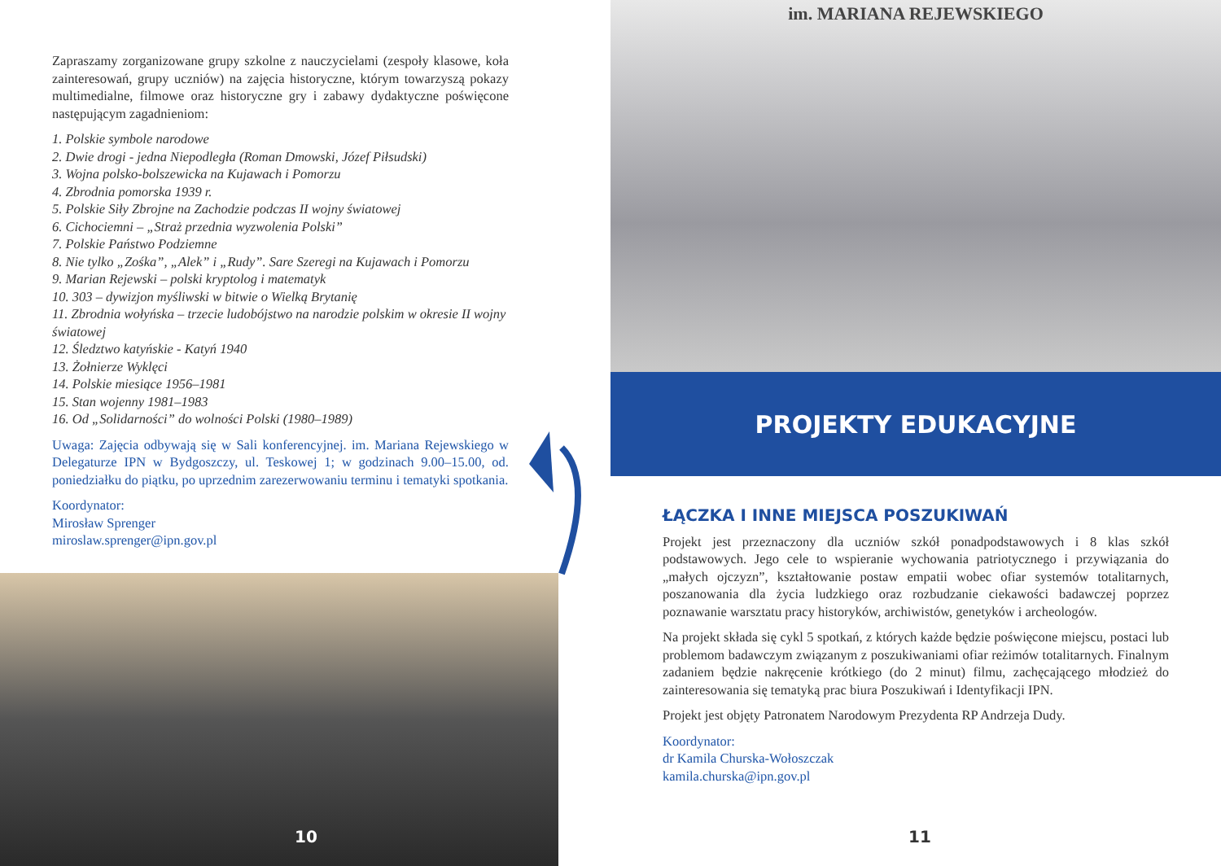Zapraszamy zorganizowane grupy szkolne z nauczycielami (zespoły klasowe, koła zainteresowań, grupy uczniów) na zajęcia historyczne, którym towarzyszą pokazy multimedialne, filmowe oraz historyczne gry i zabawy dydaktyczne poświęcone następującym zagadnieniom:
1. Polskie symbole narodowe
2. Dwie drogi - jedna Niepodległa (Roman Dmowski, Józef Piłsudski)
3. Wojna polsko-bolszewicka na Kujawach i Pomorzu
4. Zbrodnia pomorska 1939 r.
5. Polskie Siły Zbrojne na Zachodzie podczas II wojny światowej
6. Cichociemni – „Straż przednia wyzwolenia Polski”
7. Polskie Państwo Podziemne
8. Nie tylko „Zośka”, „Alek” i „Rudy”. Sare Szeregi na Kujawach i Pomorzu
9. Marian Rejewski – polski kryptolog i matematyk
10. 303 – dywizjon myśliwski w bitwie o Wielką Brytanię
11. Zbrodnia wołyńska – trzecie ludobójstwo na narodzie polskim w okresie II wojny światowej
12. Śledztwo katyńskie - Katyń 1940
13. Żołnierze Wyklęci
14. Polskie miesiące 1956–1981
15. Stan wojenny 1981–1983
16. Od „Solidarności” do wolności Polski (1980–1989)
Uwaga: Zajęcia odbywają się w Sali konferencyjnej. im. Mariana Rejewskiego w Delegaturze IPN w Bydgoszczy, ul. Teskowej 1; w godzinach 9.00–15.00, od. poniedziałku do piątku, po uprzednim zarezerwowaniu terminu i tematyki spotkania.
Koordynator:
Mirosław Sprenger
miroslaw.sprenger@ipn.gov.pl
10
im. MARIANA REJEWSKIEGO
PROJEKTY EDUKACYJNE
ŁĄCZKA I INNE MIEJSCA POSZUKIWAŃ
Projekt jest przeznaczony dla uczniów szkół ponadpodstawowych i 8 klas szkół podstawowych. Jego cele to wspieranie wychowania patriotycznego i przywiązania do „małych ojczyzn”, kształtowanie postaw empatii wobec ofiar systemów totalitarnych, poszanowania dla życia ludzkiego oraz rozbudzanie ciekawości badawczej poprzez poznawanie warsztatu pracy historyków, archiwistów, genetyków i archeologów.
Na projekt składa się cykl 5 spotkań, z których każde będzie poświęcone miejscu, postaci lub problemom badawczym związanym z poszukiwaniami ofiar reżimów totalitarnych. Finalnym zadaniem będzie nakręcenie krótkiego (do 2 minut) filmu, zachęcającego młodzież do zainteresowania się tematyką prac biura Poszukiwań i Identyfikacji IPN.
Projekt jest objęty Patronatem Narodowym Prezydenta RP Andrzeja Dudy.
Koordynator:
dr Kamila Churska-Wołoszczak
kamila.churska@ipn.gov.pl
11